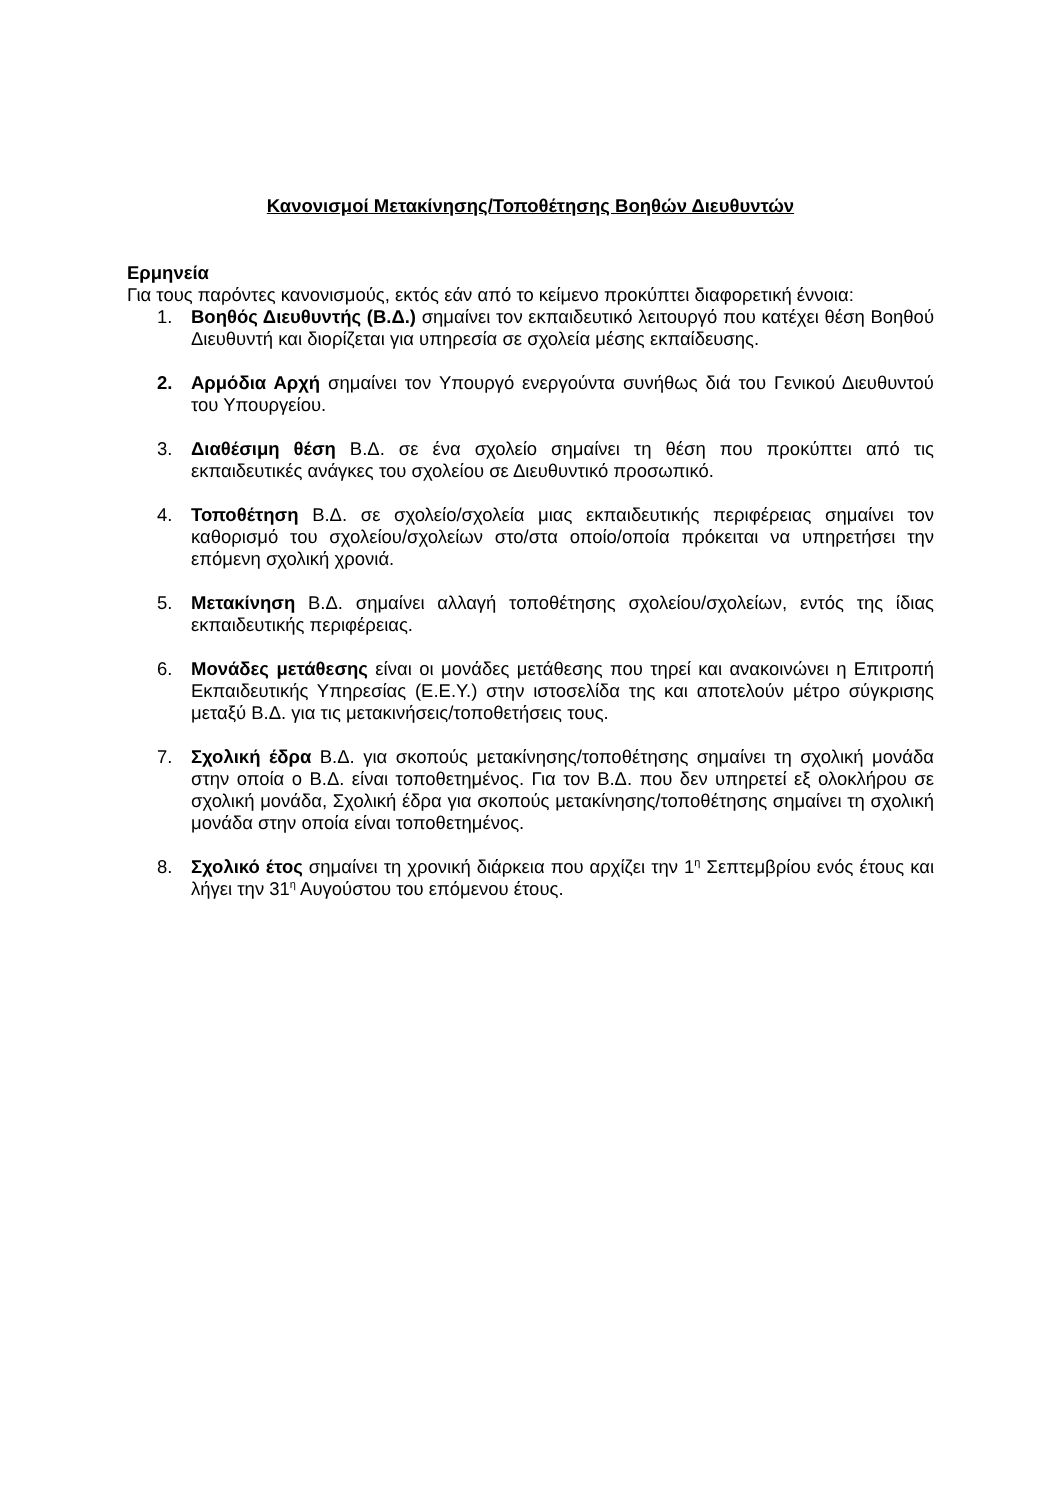Κανονισμοί Μετακίνησης/Τοποθέτησης Βοηθών Διευθυντών
Ερμηνεία
Για τους παρόντες κανονισμούς, εκτός εάν από το κείμενο προκύπτει διαφορετική έννοια:
1. Βοηθός Διευθυντής (Β.Δ.) σημαίνει τον εκπαιδευτικό λειτουργό που κατέχει θέση Βοηθού Διευθυντή και διορίζεται για υπηρεσία σε σχολεία μέσης εκπαίδευσης.
2. Αρμόδια Αρχή σημαίνει τον Υπουργό ενεργούντα συνήθως διά του Γενικού Διευθυντού του Υπουργείου.
3. Διαθέσιμη θέση Β.Δ. σε ένα σχολείο σημαίνει τη θέση που προκύπτει από τις εκπαιδευτικές ανάγκες του σχολείου σε Διευθυντικό προσωπικό.
4. Τοποθέτηση Β.Δ. σε σχολείο/σχολεία μιας εκπαιδευτικής περιφέρειας σημαίνει τον καθορισμό του σχολείου/σχολείων στο/στα οποίο/οποία πρόκειται να υπηρετήσει την επόμενη σχολική χρονιά.
5. Μετακίνηση Β.Δ. σημαίνει αλλαγή τοποθέτησης σχολείου/σχολείων, εντός της ίδιας εκπαιδευτικής περιφέρειας.
6. Μονάδες μετάθεσης είναι οι μονάδες μετάθεσης που τηρεί και ανακοινώνει η Επιτροπή Εκπαιδευτικής Υπηρεσίας (Ε.Ε.Υ.) στην ιστοσελίδα της και αποτελούν μέτρο σύγκρισης μεταξύ Β.Δ. για τις μετακινήσεις/τοποθετήσεις τους.
7. Σχολική έδρα Β.Δ. για σκοπούς μετακίνησης/τοποθέτησης σημαίνει τη σχολική μονάδα στην οποία ο Β.Δ. είναι τοποθετημένος. Για τον Β.Δ. που δεν υπηρετεί εξ ολοκλήρου σε σχολική μονάδα, Σχολική έδρα για σκοπούς μετακίνησης/τοποθέτησης σημαίνει τη σχολική μονάδα στην οποία είναι τοποθετημένος.
8. Σχολικό έτος σημαίνει τη χρονική διάρκεια που αρχίζει την 1<sup>η</sup> Σεπτεμβρίου ενός έτους και λήγει την 31<sup>η</sup> Αυγούστου του επόμενου έτους.